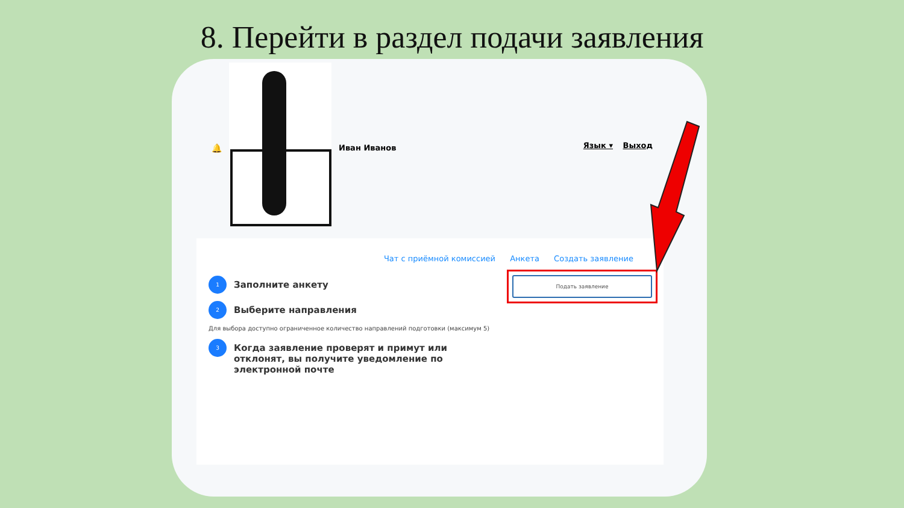8. Перейти в раздел подачи заявления
🔔 Иван Иванов Язык ▾ Выход
Чат с приёмной комиссией Анкета Создать заявление
Подать заявление
1
Заполните анкету
2
Выберите направления
Для выбора доступно ограниченное количество направлений подготовки (максимум 5)
3
Когда заявление проверят и примут или отклонят, вы получите уведомление по электронной почте